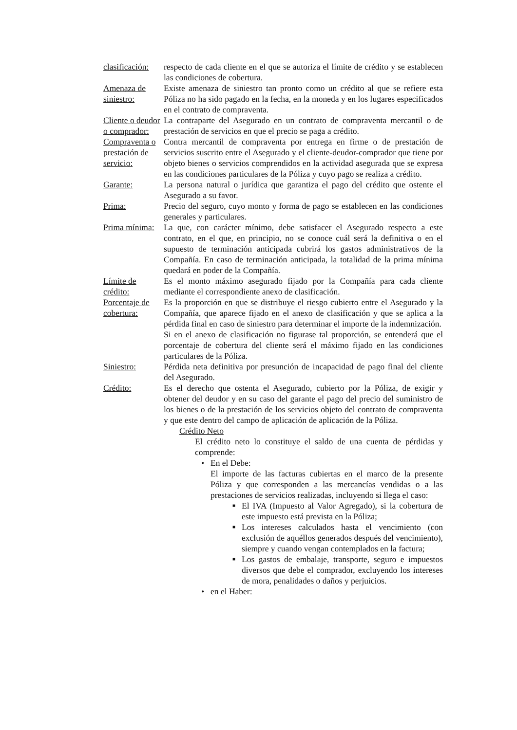clasificación:
respecto de cada cliente en el que se autoriza el límite de crédito y se establecen las condiciones de cobertura.
Amenaza de siniestro:
Existe amenaza de siniestro tan pronto como un crédito al que se refiere esta Póliza no ha sido pagado en la fecha, en la moneda y en los lugares especificados en el contrato de compraventa.
Cliente o deudor o comprador:
La contraparte del Asegurado en un contrato de compraventa mercantil o de prestación de servicios en que el precio se paga a crédito.
Compraventa o prestación de servicio:
Contra mercantil de compraventa por entrega en firme o de prestación de servicios suscrito entre el Asegurado y el cliente-deudor-comprador que tiene por objeto bienes o servicios comprendidos en la actividad asegurada que se expresa en las condiciones particulares de la Póliza y cuyo pago se realiza a crédito.
Garante: La persona natural o jurídica que garantiza el pago del crédito que ostente el Asegurado a su favor.
Prima: Precio del seguro, cuyo monto y forma de pago se establecen en las condiciones generales y particulares.
Prima mínima:
La que, con carácter mínimo, debe satisfacer el Asegurado respecto a este contrato, en el que, en principio, no se conoce cuál será la definitiva o en el supuesto de terminación anticipada cubrirá los gastos administrativos de la Compañía. En caso de terminación anticipada, la totalidad de la prima mínima quedará en poder de la Compañía.
Límite de crédito:
Es el monto máximo asegurado fijado por la Compañía para cada cliente mediante el correspondiente anexo de clasificación.
Porcentaje de cobertura:
Es la proporción en que se distribuye el riesgo cubierto entre el Asegurado y la Compañía, que aparece fijado en el anexo de clasificación y que se aplica a la pérdida final en caso de siniestro para determinar el importe de la indemnización.
Si en el anexo de clasificación no figurase tal proporción, se entenderá que el porcentaje de cobertura del cliente será el máximo fijado en las condiciones particulares de la Póliza.
Siniestro: Pérdida neta definitiva por presunción de incapacidad de pago final del cliente del Asegurado.
Crédito: Es el derecho que ostenta el Asegurado, cubierto por la Póliza, de exigir y obtener del deudor y en su caso del garante el pago del precio del suministro de los bienes o de la prestación de los servicios objeto del contrato de compraventa y que este dentro del campo de aplicación de aplicación de la Póliza.
Crédito Neto
El crédito neto lo constituye el saldo de una cuenta de pérdidas y comprende:
• En el Debe:
El importe de las facturas cubiertas en el marco de la presente Póliza y que corresponden a las mercancías vendidas o a las prestaciones de servicios realizadas, incluyendo si llega el caso:
■
El IVA (Impuesto al Valor Agregado), si la cobertura de este impuesto está prevista en la Póliza;
■
Los intereses calculados hasta el vencimiento (con exclusión de aquéllos generados después del vencimiento), siempre y cuando vengan contemplados en la factura;
■
Los gastos de embalaje, transporte, seguro e impuestos diversos que debe el comprador, excluyendo los intereses de mora, penalidades o daños y perjuicios.
• en el Haber: